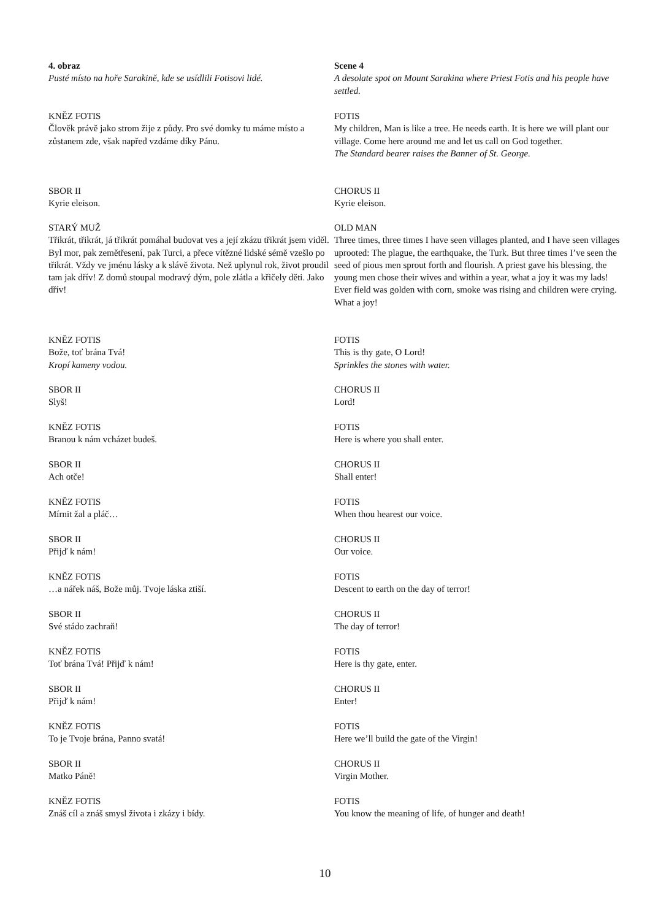4. obraz
Pusté místo na hoře Sarakině, kde se usídlili Fotisovi lidé.
Scene 4
A desolate spot on Mount Sarakina where Priest Fotis and his people have settled.
KNĚZ FOTIS
Člověk právě jako strom žije z půdy. Pro své domky tu máme místo a zůstanem zde, však napřed vzdáme díky Pánu.
FOTIS
My children, Man is like a tree. He needs earth. It is here we will plant our village. Come here around me and let us call on God together.
The Standard bearer raises the Banner of St. George.
SBOR II
Kyrie eleison.
CHORUS II
Kyrie eleison.
STARÝ MUŽ
Třikrát, třikrát, já třikrát pomáhal budovat ves a její zkázu třikrát jsem viděl. Byl mor, pak zemětřesení, pak Turci, a přece vítězné lidské sémě vzešlo po třikrát. Vždy ve jménu lásky a k slávě života. Než uplynul rok, život proudil tam jak dřív! Z domů stoupal modravý dým, pole zlátla a křičely děti. Jako dřív!
OLD MAN
Three times, three times I have seen villages planted, and I have seen villages uprooted: The plague, the earthquake, the Turk. But three times I’ve seen the seed of pious men sprout forth and flourish. A priest gave his blessing, the young men chose their wives and within a year, what a joy it was my lads! Ever field was golden with corn, smoke was rising and children were crying. What a joy!
KNĚZ FOTIS
Bože, toť brána Tvá!
Kropí kameny vodou.
FOTIS
This is thy gate, O Lord!
Sprinkles the stones with water.
SBOR II
Slyš!
CHORUS II
Lord!
KNĚZ FOTIS
Branou k nám vcházet budeš.
FOTIS
Here is where you shall enter.
SBOR II
Ach otče!
CHORUS II
Shall enter!
KNĚZ FOTIS
Mírnit žal a pláč…
FOTIS
When thou hearest our voice.
SBOR II
Přijď k nám!
CHORUS II
Our voice.
KNĚZ FOTIS
…a nářek náš, Bože můj. Tvoje láska ztiší.
FOTIS
Descent to earth on the day of terror!
SBOR II
Své stádo zachraň!
CHORUS II
The day of terror!
KNĚZ FOTIS
Toť brána Tvá! Přijď k nám!
FOTIS
Here is thy gate, enter.
SBOR II
Přijď k nám!
CHORUS II
Enter!
KNĚZ FOTIS
To je Tvoje brána, Panno svatá!
FOTIS
Here we’ll build the gate of the Virgin!
SBOR II
Matko Páně!
CHORUS II
Virgin Mother.
KNĚZ FOTIS
Znáš cíl a znáš smysl života i zkázy i bídy.
FOTIS
You know the meaning of life, of hunger and death!
10